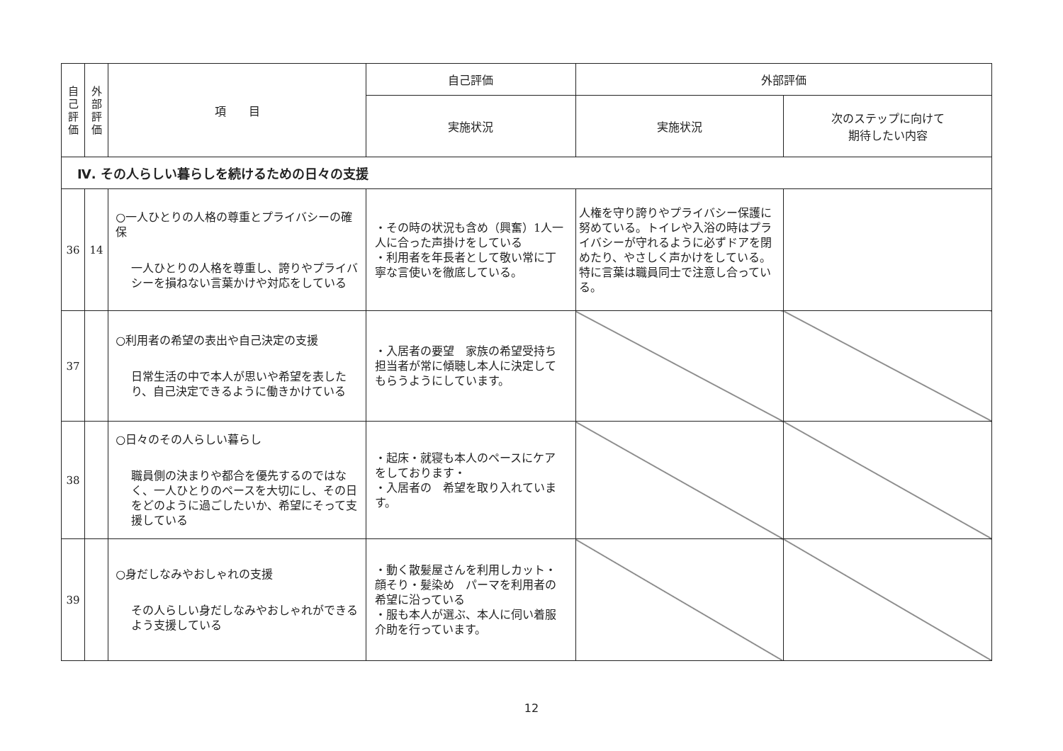| 自 己 評 価 | 外 部 評 価 | 項 目 | 自己評価 | 外部評価 | |
| --- | --- | --- | --- | --- | --- |
| | | | 実施状況 | 実施状況 | 次のステップに向けて 期待したい内容 |
| Ⅳ. その人らしい暮らしを続けるための日々の支援 | | | | | |
| 36 | 14 | ○一人ひとりの人格の尊重とプライバシーの確保 一人ひとりの人格を尊重し、誇りやプライバシーを損ねない言葉かけや対応をしている | ・その時の状況も含め（興奮）1人一人に合った声掛けをしている ・利用者を年長者として敬い常に丁寧な言使いを徹底している。 | 人権を守り誇りやプライバシー保護に努めている。トイレや入浴の時はプライバシーが守れるように必ずドアを閉めたり、やさしく声かけをしている。特に言葉は職員同士で注意し合っている。 | |
| 37 | | ○利用者の希望の表出や自己決定の支援 日常生活の中で本人が思いや希望を表したり、自己決定できるように働きかけている | ・入居者の要望 家族の希望受持ち担当者が常に傾聴し本人に決定してもらうようにしています。 | | |
| 38 | | ○日々のその人らしい暮らし 職員側の決まりや都合を優先するのではなく、一人ひとりのペースを大切にし、その日をどのように過ごしたいか、希望にそって支援している | ・起床・就寝も本人のペースにケアをしております・ ・入居者の 希望を取り入れています。 | | |
| 39 | | ○身だしなみやおしゃれの支援 その人らしい身だしなみやおしゃれができるよう支援している | ・動く散髪屋さんを利用しカット・顔そり・髪染め パーマを利用者の希望に沿っている ・服も本人が選ぶ、本人に伺い着服介助を行っています。 | | |
12